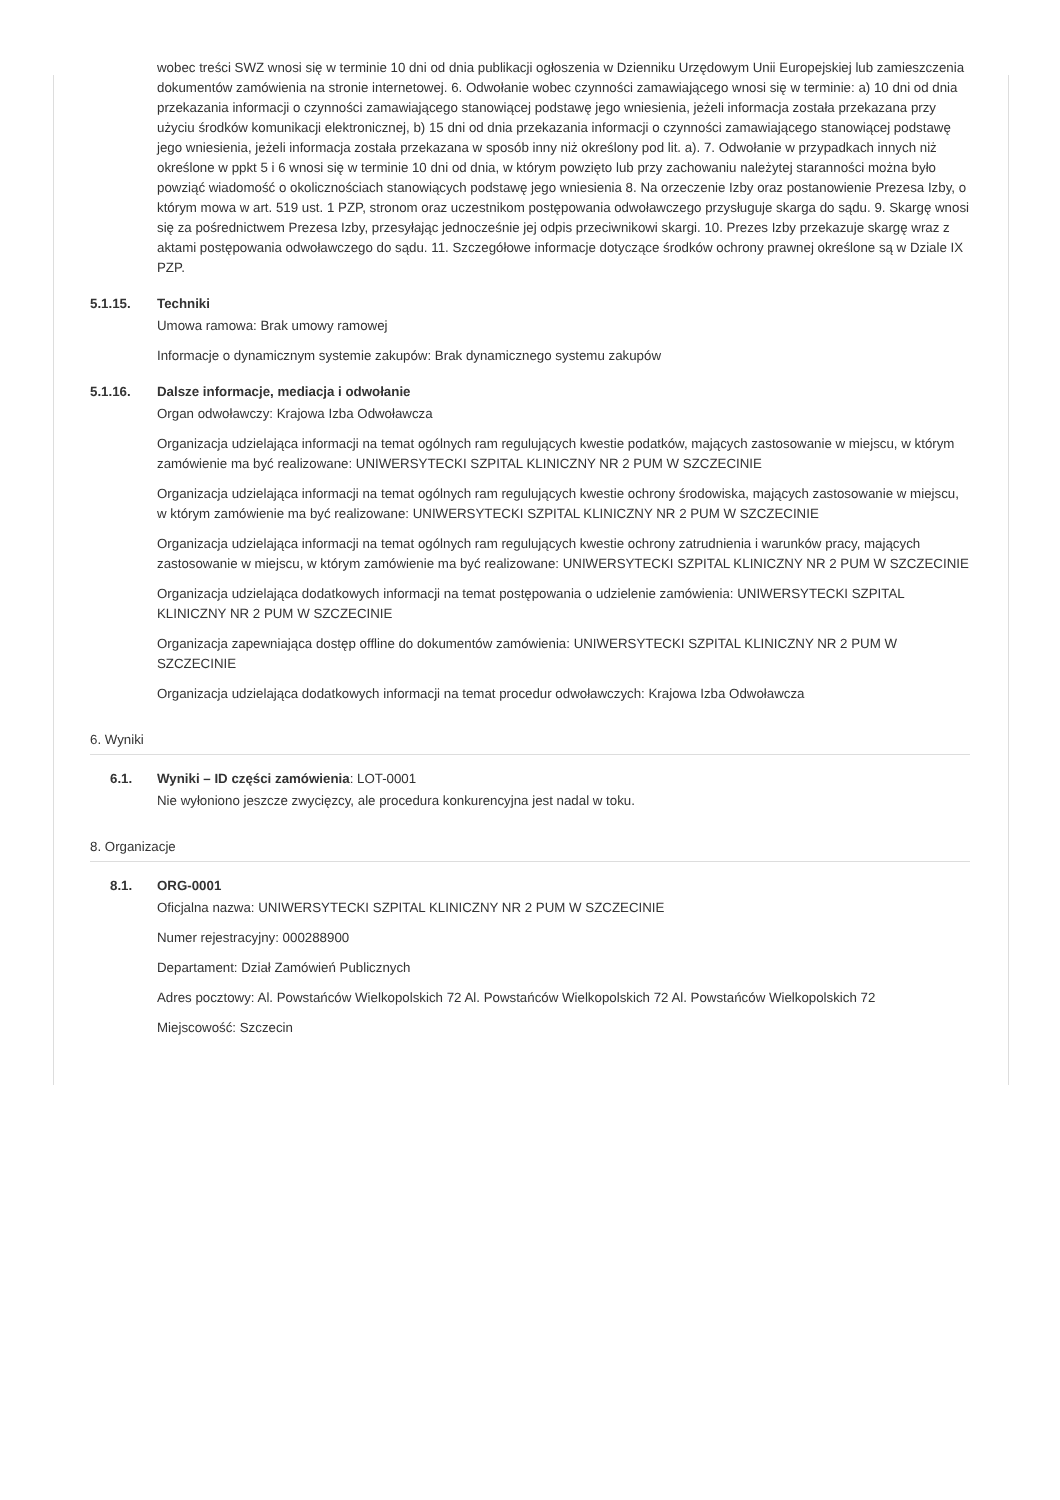wobec treści SWZ wnosi się w terminie 10 dni od dnia publikacji ogłoszenia w Dzienniku Urzędowym Unii Europejskiej lub zamieszczenia dokumentów zamówienia na stronie internetowej. 6. Odwołanie wobec czynności zamawiającego wnosi się w terminie: a) 10 dni od dnia przekazania informacji o czynności zamawiającego stanowiącej podstawę jego wniesienia, jeżeli informacja została przekazana przy użyciu środków komunikacji elektronicznej, b) 15 dni od dnia przekazania informacji o czynności zamawiającego stanowiącej podstawę jego wniesienia, jeżeli informacja została przekazana w sposób inny niż określony pod lit. a). 7. Odwołanie w przypadkach innych niż określone w ppkt 5 i 6 wnosi się w terminie 10 dni od dnia, w którym powzięto lub przy zachowaniu należytej staranności można było powziąć wiadomość o okolicznościach stanowiących podstawę jego wniesienia 8. Na orzeczenie Izby oraz postanowienie Prezesa Izby, o którym mowa w art. 519 ust. 1 PZP, stronom oraz uczestnikom postępowania odwoławczego przysługuje skarga do sądu. 9. Skargę wnosi się za pośrednictwem Prezesa Izby, przesyłając jednocześnie jej odpis przeciwnikowi skargi. 10. Prezes Izby przekazuje skargę wraz z aktami postępowania odwoławczego do sądu. 11. Szczegółowe informacje dotyczące środków ochrony prawnej określone są w Dziale IX PZP.
5.1.15. Techniki
Umowa ramowa: Brak umowy ramowej
Informacje o dynamicznym systemie zakupów: Brak dynamicznego systemu zakupów
5.1.16. Dalsze informacje, mediacja i odwołanie
Organ odwoławczy: Krajowa Izba Odwoławcza
Organizacja udzielająca informacji na temat ogólnych ram regulujących kwestie podatków, mających zastosowanie w miejscu, w którym zamówienie ma być realizowane: UNIWERSYTECKI SZPITAL KLINICZNY NR 2 PUM W SZCZECINIE
Organizacja udzielająca informacji na temat ogólnych ram regulujących kwestie ochrony środowiska, mających zastosowanie w miejscu, w którym zamówienie ma być realizowane: UNIWERSYTECKI SZPITAL KLINICZNY NR 2 PUM W SZCZECINIE
Organizacja udzielająca informacji na temat ogólnych ram regulujących kwestie ochrony zatrudnienia i warunków pracy, mających zastosowanie w miejscu, w którym zamówienie ma być realizowane: UNIWERSYTECKI SZPITAL KLINICZNY NR 2 PUM W SZCZECINIE
Organizacja udzielająca dodatkowych informacji na temat postępowania o udzielenie zamówienia: UNIWERSYTECKI SZPITAL KLINICZNY NR 2 PUM W SZCZECINIE
Organizacja zapewniająca dostęp offline do dokumentów zamówienia: UNIWERSYTECKI SZPITAL KLINICZNY NR 2 PUM W SZCZECINIE
Organizacja udzielająca dodatkowych informacji na temat procedur odwoławczych: Krajowa Izba Odwoławcza
6. Wyniki
6.1. Wyniki – ID części zamówienia: LOT-0001
Nie wyłoniono jeszcze zwycięzcy, ale procedura konkurencyjna jest nadal w toku.
8. Organizacje
8.1. ORG-0001
Oficjalna nazwa: UNIWERSYTECKI SZPITAL KLINICZNY NR 2 PUM W SZCZECINIE
Numer rejestracyjny: 000288900
Departament: Dział Zamówień Publicznych
Adres pocztowy: Al. Powstańców Wielkopolskich 72 Al. Powstańców Wielkopolskich 72 Al. Powstańców Wielkopolskich 72
Miejscowość: Szczecin